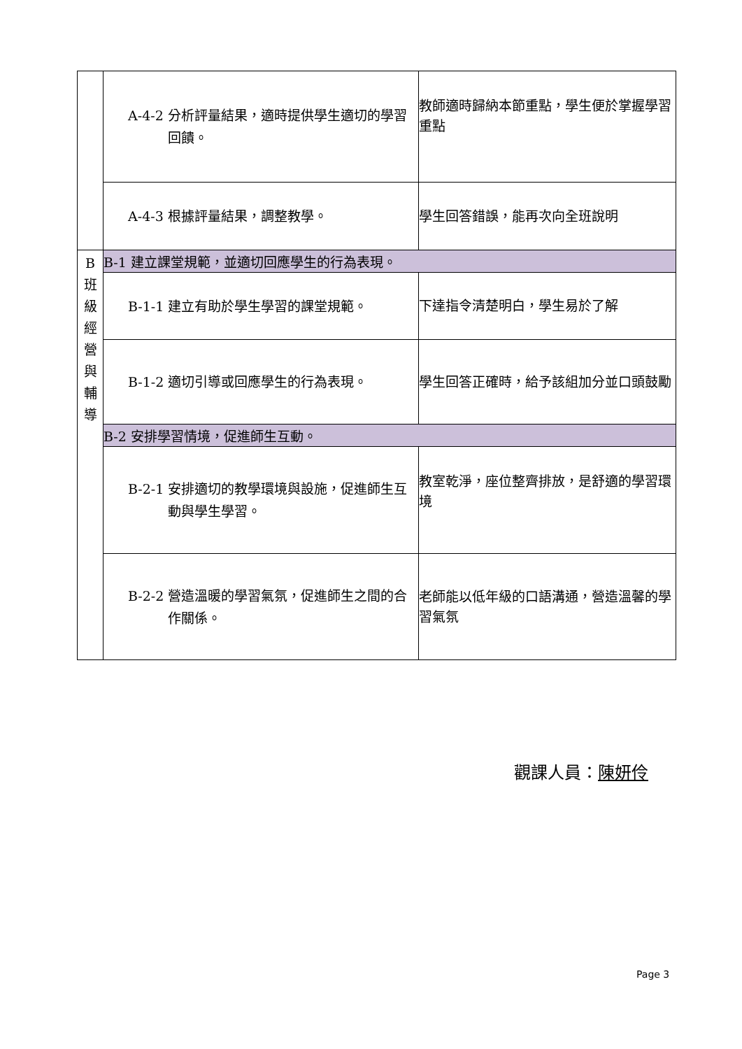| | A-4-2 分析評量結果，適時提供學生適切的學習回饋。 | 教師適時歸納本節重點，學生便於掌握學習重點 |
| | A-4-3 根據評量結果，調整教學。 | 學生回答錯誤，能再次向全班說明 |
| B 班 級 經 營 與 輔 導 | B-1 建立課堂規範，並適切回應學生的行為表現。 | |
| | B-1-1 建立有助於學生學習的課堂規範。 | 下達指令清楚明白，學生易於了解 |
| | B-1-2 適切引導或回應學生的行為表現。 | 學生回答正確時，給予該組加分並口頭鼓勵 |
| | B-2 安排學習情境，促進師生互動。 | |
| | B-2-1 安排適切的教學環境與設施，促進師生互動與學生學習。 | 教室乾淨，座位整齊排放，是舒適的學習環境 |
| | B-2-2 營造溫暖的學習氣氛，促進師生之間的合作關係。 | 老師能以低年級的口語溝通，營造溫馨的學習氣氛 |
觀課人員：陳妍伶
Page 3